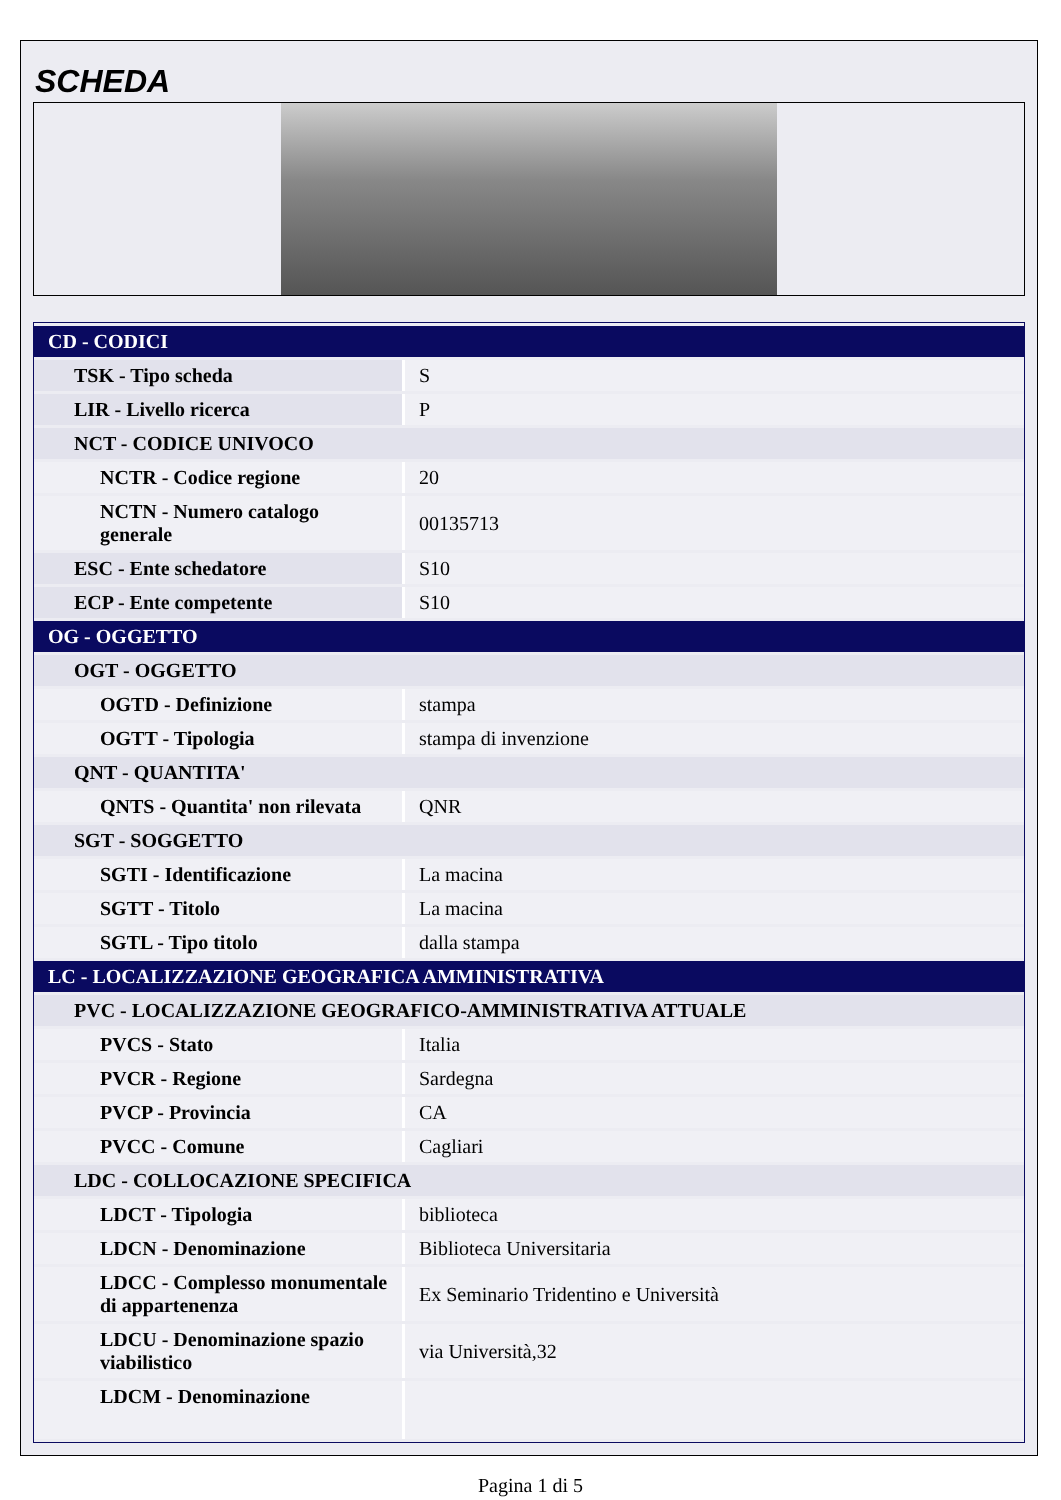SCHEDA
| CD - CODICI | |
| TSK - Tipo scheda | S |
| LIR - Livello ricerca | P |
| NCT - CODICE UNIVOCO | |
| NCTR - Codice regione | 20 |
| NCTN - Numero catalogo generale | 00135713 |
| ESC - Ente schedatore | S10 |
| ECP - Ente competente | S10 |
| OG - OGGETTO | |
| OGT - OGGETTO | |
| OGTD - Definizione | stampa |
| OGTT - Tipologia | stampa di invenzione |
| QNT - QUANTITA' | |
| QNTS - Quantita' non rilevata | QNR |
| SGT - SOGGETTO | |
| SGTI - Identificazione | La macina |
| SGTT - Titolo | La macina |
| SGTL - Tipo titolo | dalla stampa |
| LC - LOCALIZZAZIONE GEOGRAFICA AMMINISTRATIVA | |
| PVC - LOCALIZZAZIONE GEOGRAFICO-AMMINISTRATIVA ATTUALE | |
| PVCS - Stato | Italia |
| PVCR - Regione | Sardegna |
| PVCP - Provincia | CA |
| PVCC - Comune | Cagliari |
| LDC - COLLOCAZIONE SPECIFICA | |
| LDCT - Tipologia | biblioteca |
| LDCN - Denominazione | Biblioteca Universitaria |
| LDCC - Complesso monumentale di appartenenza | Ex Seminario Tridentino e Università |
| LDCU - Denominazione spazio viabilistico | via Università,32 |
| LDCM - Denominazione | |
Pagina 1 di 5